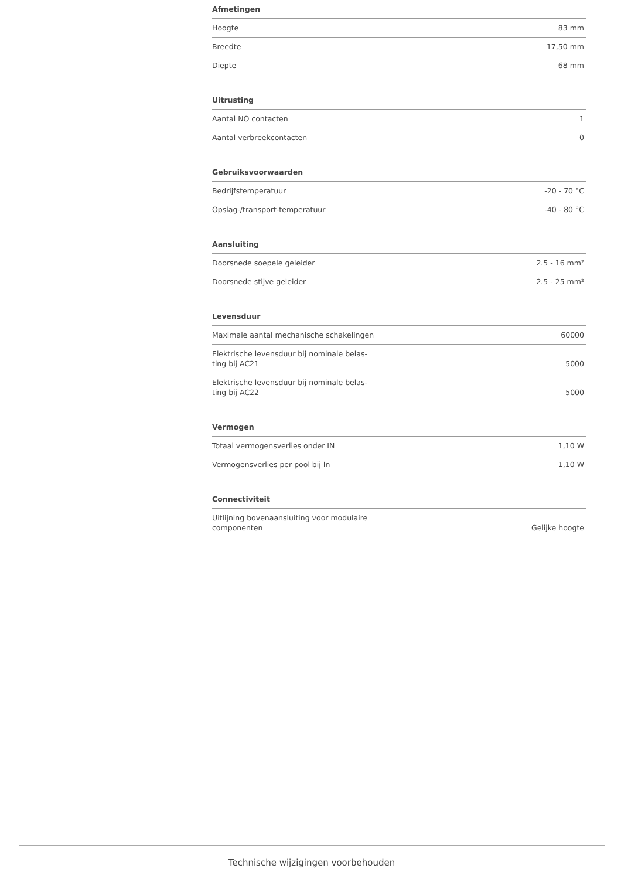Afmetingen
| Hoogte | 83 mm |
| Breedte | 17,50 mm |
| Diepte | 68 mm |
Uitrusting
| Aantal NO contacten | 1 |
| Aantal verbreekcontacten | 0 |
Gebruiksvoorwaarden
| Bedrijfstemperatuur | -20 - 70 °C |
| Opslag-/transport-temperatuur | -40 - 80 °C |
Aansluiting
| Doorsnede soepele geleider | 2.5 - 16 mm² |
| Doorsnede stijve geleider | 2.5 - 25 mm² |
Levensduur
| Maximale aantal mechanische schakelingen | 60000 |
| Elektrische levensduur bij nominale belas- ting bij AC21 | 5000 |
| Elektrische levensduur bij nominale belas- ting bij AC22 | 5000 |
Vermogen
| Totaal vermogensverlies onder IN | 1,10 W |
| Vermogensverlies per pool bij In | 1,10 W |
Connectiviteit
| Uitlijning bovenaansluiting voor modulaire componenten | Gelijke hoogte |
Technische wijzigingen voorbehouden